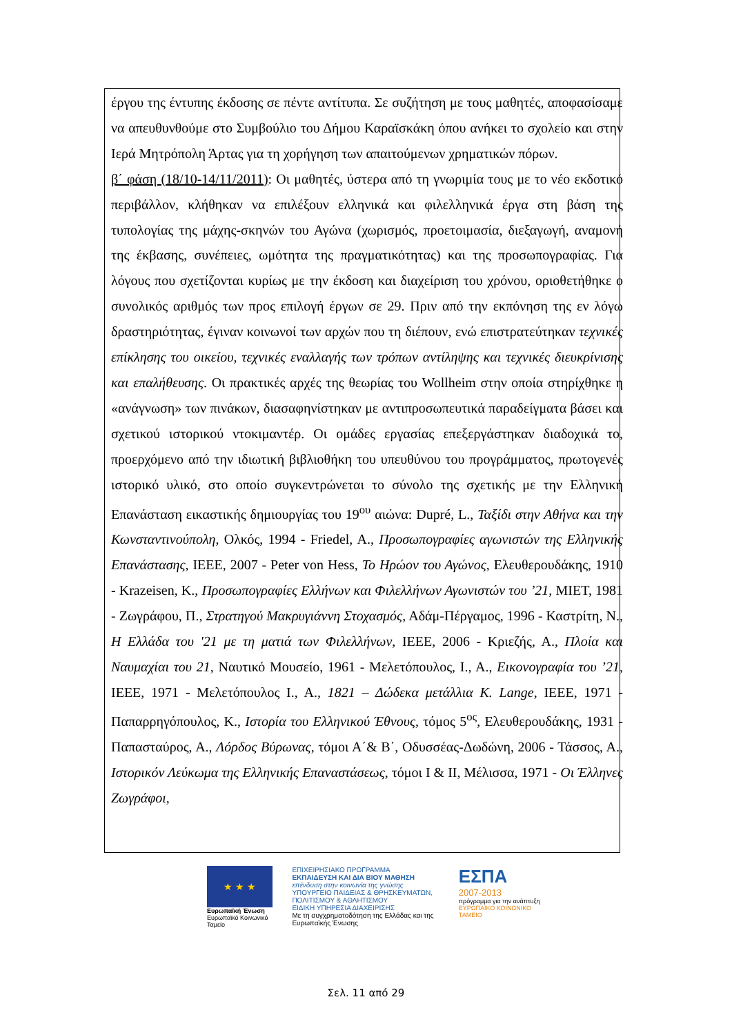έργου της έντυπης έκδοσης σε πέντε αντίτυπα. Σε συζήτηση με τους μαθητές, αποφασίσαμε να απευθυνθούμε στο Συμβούλιο του Δήμου Καραϊσκάκη όπου ανήκει το σχολείο και στην Ιερά Μητρόπολη Άρτας για τη χορήγηση των απαιτούμενων χρηματικών πόρων.
β΄ φάση (18/10-14/11/2011): Οι μαθητές, ύστερα από τη γνωριμία τους με το νέο εκδοτικό περιβάλλον, κλήθηκαν να επιλέξουν ελληνικά και φιλελληνικά έργα στη βάση της τυπολογίας της μάχης-σκηνών του Αγώνα (χωρισμός, προετοιμασία, διεξαγωγή, αναμονή της έκβασης, συνέπειες, ωμότητα της πραγματικότητας) και της προσωπογραφίας. Για λόγους που σχετίζονται κυρίως με την έκδοση και διαχείριση του χρόνου, οριοθετήθηκε ο συνολικός αριθμός των προς επιλογή έργων σε 29. Πριν από την εκπόνηση της εν λόγω δραστηριότητας, έγιναν κοινωνοί των αρχών που τη διέπουν, ενώ επιστρατεύτηκαν τεχνικές επίκλησης του οικείου, τεχνικές εναλλαγής των τρόπων αντίληψης και τεχνικές διευκρίνισης και επαλήθευσης. Οι πρακτικές αρχές της θεωρίας του Wollheim στην οποία στηρίχθηκε η «ανάγνωση» των πινάκων, διασαφηνίστηκαν με αντιπροσωπευτικά παραδείγματα βάσει και σχετικού ιστορικού ντοκιμαντέρ. Οι ομάδες εργασίας επεξεργάστηκαν διαδοχικά το, προερχόμενο από την ιδιωτική βιβλιοθήκη του υπευθύνου του προγράμματος, πρωτογενές ιστορικό υλικό, στο οποίο συγκεντρώνεται το σύνολο της σχετικής με την Ελληνική Επανάσταση εικαστικής δημιουργίας του 19<sup>ου</sup> αιώνα: Dupré, L., Ταξίδι στην Αθήνα και την Κωνσταντινούπολη, Ολκός, 1994 - Friedel, A., Προσωπογραφίες αγωνιστών της Ελληνικής Επανάστασης, ΙΕΕΕ, 2007 - Peter von Hess, Το Ηρώον του Αγώνος, Ελευθερουδάκης, 1910 - Krazeisen, K., Προσωπογραφίες Ελλήνων και Φιλελλήνων Αγωνιστών του ’21, ΜΙΕΤ, 1981 - Ζωγράφου, Π., Στρατηγού Μακρυγιάννη Στοχασμός, Αδάμ-Πέργαμος, 1996 - Καστρίτη, Ν., Η Ελλάδα του '21 με τη ματιά των Φιλελλήνων, ΙΕΕΕ, 2006 - Κριεζής, Α., Πλοία και Ναυμαχίαι του 21, Ναυτικό Μουσείο, 1961 - Μελετόπουλος, Ι., Α., Εικονογραφία του ’21, ΙΕΕΕ, 1971 - Μελετόπουλος Ι., Α., 1821 – Δώδεκα μετάλλια K. Lange, ΙΕΕΕ, 1971 - Παπαρρηγόπουλος, Κ., Ιστορία του Ελληνικού Έθνους, τόμος 5<sup>ος</sup>, Ελευθερουδάκης, 1931 - Παπασταύρος, Α., Λόρδος Βύρωνας, τόμοι Α΄& Β΄, Οδυσσέας-Δωδώνη, 2006 - Τάσσος, Α., Ιστορικόν Λεύκωμα της Ελληνικής Επαναστάσεως, τόμοι Ι & ΙΙ, Μέλισσα, 1971 - Οι Έλληνες Ζωγράφοι,
★ ★ ★
Ευρωπαϊκή Ένωση
Ευρωπαϊκό Κοινωνικό Ταμείο
ΕΠΙΧΕΙΡΗΣΙΑΚΟ ΠΡΟΓΡΑΜΜΑ
ΕΚΠΑΙΔΕΥΣΗ ΚΑΙ ΔΙΑ ΒΙΟΥ ΜΑΘΗΣΗ
επένδυση στην κοινωνία της γνώσης
ΥΠΟΥΡΓΕΙΟ ΠΑΙΔΕΙΑΣ & ΘΡΗΣΚΕΥΜΑΤΩΝ, ΠΟΛΙΤΙΣΜΟΥ & ΑΘΛΗΤΙΣΜΟΥ
ΕΙΔΙΚΗ ΥΠΗΡΕΣΙΑ ΔΙΑΧΕΙΡΙΣΗΣ
Με τη συγχρηματοδότηση της Ελλάδας και της Ευρωπαϊκής Ένωσης
ΕΣΠΑ
2007-2013
πρόγραμμα για την ανάπτυξη
ΕΥΡΩΠΑΪΚΟ ΚΟΙΝΩΝΙΚΟ ΤΑΜΕΙΟ
Σελ. 11 από 29